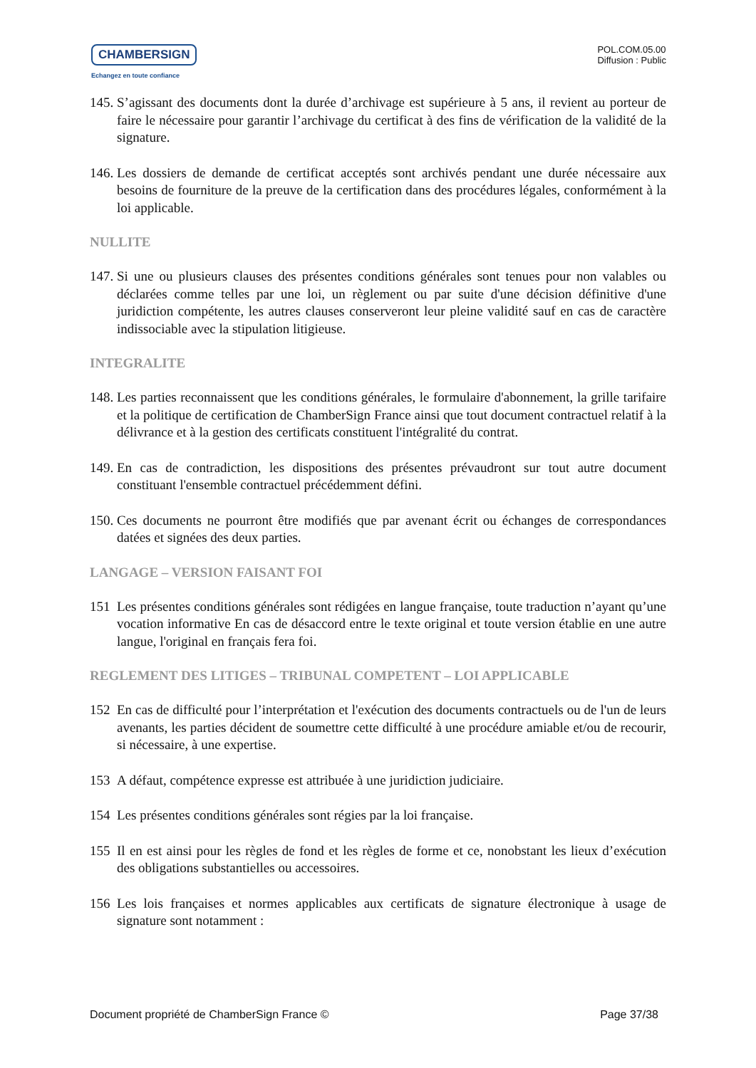CHAMBERSIGN
Echangez en toute confiance
POL.COM.05.00
Diffusion : Public
145. S’agissant des documents dont la durée d’archivage est supérieure à 5 ans, il revient au porteur de faire le nécessaire pour garantir l’archivage du certificat à des fins de vérification de la validité de la signature.
146. Les dossiers de demande de certificat acceptés sont archivés pendant une durée nécessaire aux besoins de fourniture de la preuve de la certification dans des procédures légales, conformément à la loi applicable.
NULLITE
147. Si une ou plusieurs clauses des présentes conditions générales sont tenues pour non valables ou déclarées comme telles par une loi, un règlement ou par suite d'une décision définitive d'une juridiction compétente, les autres clauses conserveront leur pleine validité sauf en cas de caractère indissociable avec la stipulation litigieuse.
INTEGRALITE
148. Les parties reconnaissent que les conditions générales, le formulaire d'abonnement, la grille tarifaire et la politique de certification de ChamberSign France ainsi que tout document contractuel relatif à la délivrance et à la gestion des certificats constituent l'intégralité du contrat.
149. En cas de contradiction, les dispositions des présentes prévaudront sur tout autre document constituant l'ensemble contractuel précédemment défini.
150. Ces documents ne pourront être modifiés que par avenant écrit ou échanges de correspondances datées et signées des deux parties.
LANGAGE – VERSION FAISANT FOI
151 Les présentes conditions générales sont rédigées en langue française, toute traduction n’ayant qu’une vocation informative En cas de désaccord entre le texte original et toute version établie en une autre langue, l'original en français fera foi.
REGLEMENT DES LITIGES – TRIBUNAL COMPETENT – LOI APPLICABLE
152 En cas de difficulté pour l’interprétation et l'exécution des documents contractuels ou de l'un de leurs avenants, les parties décident de soumettre cette difficulté à une procédure amiable et/ou de recourir, si nécessaire, à une expertise.
153 A défaut, compétence expresse est attribuée à une juridiction judiciaire.
154 Les présentes conditions générales sont régies par la loi française.
155 Il en est ainsi pour les règles de fond et les règles de forme et ce, nonobstant les lieux d’exécution des obligations substantielles ou accessoires.
156 Les lois françaises et normes applicables aux certificats de signature électronique à usage de signature sont notamment :
Document propriété de ChamberSign France © Page 37/38